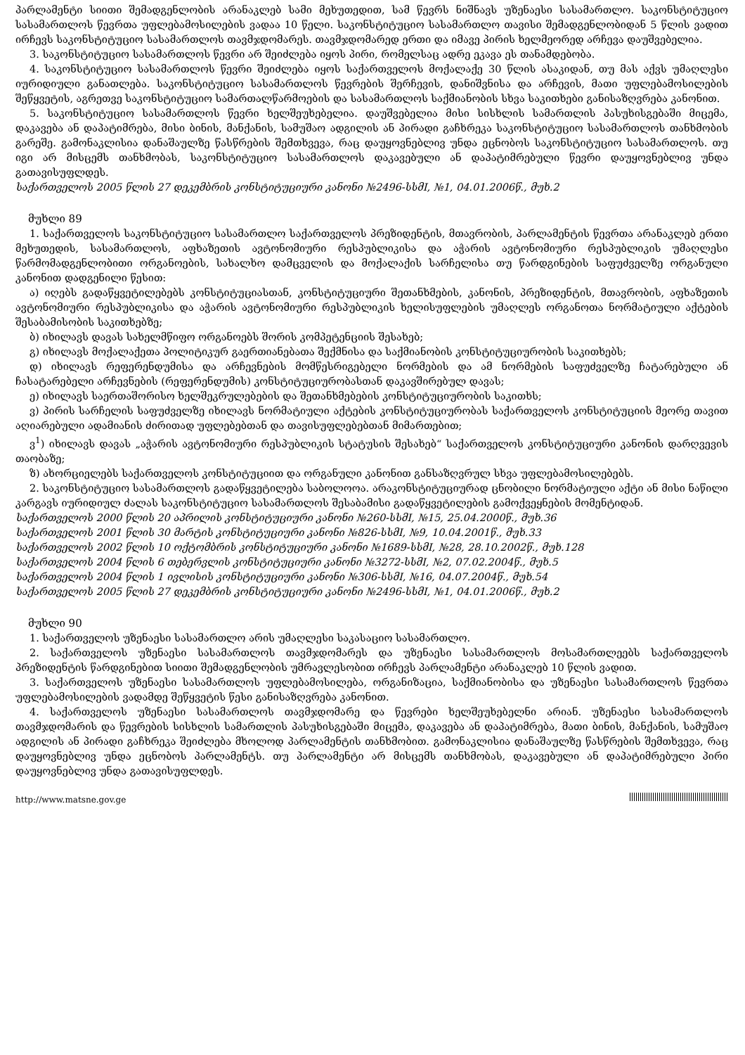პარლამენტი სიითი შემადგენლობის არანაკლებ სამი მეხუთედით, სამ წევრს ნიშნავს უზენაესი სასამართლო. საკონსტიტუციო სასამართლოს წევრთა უფლებამოსილების ვადაა 10 წელი. საკონსტიტუციო სასამართლო თავისი შემადგენლობიდან 5 წლის ვადით ირჩევს საკონსტიტუციო სასამართლოს თავმჯდომარეს. თავმჯდომარედ ერთი და იმავე პირის ხელმეორედ არჩევა დაუშვებელია.
3. საკონსტიტუციო სასამართლოს წევრი არ შეიძლება იყოს პირი, რომელსაც ადრე ეკავა ეს თანამდებობა.
4. საკონსტიტუციო სასამართლოს წევრი შეიძლება იყოს საქართველოს მოქალაქე 30 წლის ასაკიდან, თუ მას აქვს უმაღლესი იურიდიული განათლება. საკონსტიტუციო სასამართლოს წევრების შერჩევის, დანიშვნისა და არჩევის, მათი უფლებამოსილების შეწყვეტის, აგრეთვე საკონსტიტუციო სამართალწარმოების და სასამართლოს საქმიანობის სხვა საკითხები განისაზღვრება კანონით.
5. საკონსტიტუციო სასამართლოს წევრი ხელშეუხებელია. დაუშვებელია მისი სისხლის სამართლის პასუხისგებაში მიცემა, დაკავება ან დაპატიმრება, მისი ბინის, მანქანის, სამუშაო ადგილის ან პირადი გაჩხრეკა საკონსტიტუციო სასამართლოს თანხმობის გარეშე. გამონაკლისია დანაშაულზე წასწრების შემთხვევა, რაც დაუყოვნებლივ უნდა ეცნობოს საკონსტიტუციო სასამართლოს. თუ იგი არ მისცემს თანხმობას, საკონსტიტუციო სასამართლოს დაკავებული ან დაპატიმრებული წევრი დაუყოვნებლივ უნდა გათავისუფლდეს.
საქართველოს 2005 წლის 27 დეკემბრის კონსტიტუციური კანონი №2496-სსმI, №1, 04.01.2006წ., მუხ.2
მუხლი 89
1. საქართველოს საკონსტიტუციო სასამართლო საქართველოს პრეზიდენტის, მთავრობის, პარლამენტის წევრთა არანაკლებ ერთი მეხუთედის, სასამართლოს, აფხაზეთის ავტონომიური რესპუბლიკისა და აჭარის ავტონომიური რესპუბლიკის უმაღლესი წარმომადგენლობითი ორგანოების, სახალხო დამცველის და მოქალაქის სარჩელისა თუ წარდგინების საფუძველზე ორგანული კანონით დადგენილი წესით:
ა) იღებს გადაწყვეტილებებს კონსტიტუციასთან, კონსტიტუციური შეთანხმების, კანონის, პრეზიდენტის, მთავრობის, აფხაზეთის ავტონომიური რესპუბლიკისა და აჭარის ავტონომიური რესპუბლიკის ხელისუფლების უმაღლეს ორგანოთა ნორმატიული აქტების შესაბამისობის საკითხებზე;
ბ) იხილავს დავას სახელმწიფო ორგანოებს შორის კომპეტენციის შესახებ;
გ) იხილავს მოქალაქეთა პოლიტიკურ გაერთიანებათა შექმნისა და საქმიანობის კონსტიტუციურობის საკითხებს;
დ) იხილავს რეფერენდუმისა და არჩევნების მომწესრიგებელი ნორმების და ამ ნორმების საფუძველზე ჩატარებული ან ჩასატარებელი არჩევნების (რეფერენდუმის) კონსტიტუციურობასთან დაკავშირებულ დავას;
ე) იხილავს საერთაშორისო ხელშეკრულებების და შეთანხმებების კონსტიტუციურობის საკითხს;
ვ) პირის სარჩელის საფუძველზე იხილავს ნორმატიული აქტების კონსტიტუციურობას საქართველოს კონსტიტუციის მეორე თავით აღიარებული ადამიანის ძირითად უფლებებთან და თავისუფლებებთან მიმართებით;
ვ<sup>1</sup>) იხილავს დავას „აჭარის ავტონომიური რესპუბლიკის სტატუსის შესახებ“ საქართველოს კონსტიტუციური კანონის დარღვევის თაობაზე;
ზ) ახორციელებს საქართველოს კონსტიტუციით და ორგანული კანონით განსაზღვრულ სხვა უფლებამოსილებებს.
2. საკონსტიტუციო სასამართლოს გადაწყვეტილება საბოლოოა. არაკონსტიტუციურად ცნობილი ნორმატიული აქტი ან მისი ნაწილი კარგავს იურიდიულ ძალას საკონსტიტუციო სასამართლოს შესაბამისი გადაწყვეტილების გამოქვეყნების მომენტიდან.
საქართველოს 2000 წლის 20 აპრილის კონსტიტუციური კანონი №260-სსმI, №15, 25.04.2000წ., მუხ.36
საქართველოს 2001 წლის 30 მარტის კონსტიტუციური კანონი №826-სსმI, №9, 10.04.2001წ., მუხ.33
საქართველოს 2002 წლის 10 ოქტომბრის კონსტიტუციური კანონი №1689-სსმI, №28, 28.10.2002წ., მუხ.128
საქართველოს 2004 წლის 6 თებერვლის კონსტიტუციური კანონი №3272-სსმI, №2, 07.02.2004წ., მუხ.5
საქართველოს 2004 წლის 1 ივლისის კონსტიტუციური კანონი №306-სსმI, №16, 04.07.2004წ., მუხ.54
საქართველოს 2005 წლის 27 დეკემბრის კონსტიტუციური კანონი №2496-სსმI, №1, 04.01.2006წ., მუხ.2
მუხლი 90
1. საქართველოს უზენაესი სასამართლო არის უმაღლესი საკასაციო სასამართლო.
2. საქართველოს უზენაესი სასამართლოს თავმჯდომარეს და უზენაესი სასამართლოს მოსამართლეებს საქართველოს პრეზიდენტის წარდგინებით სიითი შემადგენლობის უმრავლესობით ირჩევს პარლამენტი არანაკლებ 10 წლის ვადით.
3. საქართველოს უზენაესი სასამართლოს უფლებამოსილება, ორგანიზაცია, საქმიანობისა და უზენაესი სასამართლოს წევრთა უფლებამოსილების ვადამდე შეწყვეტის წესი განისაზღვრება კანონით.
4. საქართველოს უზენაესი სასამართლოს თავმჯდომარე და წევრები ხელშეუხებელნი არიან. უზენაესი სასამართლოს თავმჯდომარის და წევრების სისხლის სამართლის პასუხისგებაში მიცემა, დაკავება ან დაპატიმრება, მათი ბინის, მანქანის, სამუშაო ადგილის ან პირადი გაჩხრეკა შეიძლება მხოლოდ პარლამენტის თანხმობით. გამონაკლისია დანაშაულზე წასწრების შემთხვევა, რაც დაუყოვნებლივ უნდა ეცნობოს პარლამენტს. თუ პარლამენტი არ მისცემს თანხმობას, დაკავებული ან დაპატიმრებული პირი დაუყოვნებლივ უნდა გათავისუფლდეს.
http://www.matsne.gov.ge